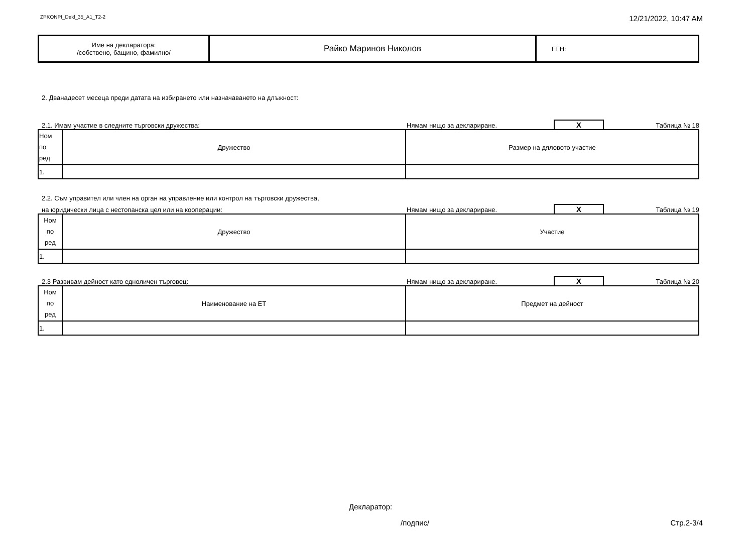ZPKONPI_Dekl_35_A1_T2-2 12/21/2022, 10:47 AM
| Име на декларатора: /собствено, бащино, фамилно/ | Райко Маринов Николов | ЕГН: |
2. Дванадесет месеца преди датата на избирането или назначаването на длъжност:
2.1. Имам участие в следните търговски дружества: Нямам нищо за деклариране. X Таблица № 18
| Ном по ред | Дружество | Размер на дяловото участие |
| 1. | | |
2.2. Съм управител или член на орган на управление или контрол на търговски дружества,
на юридически лица с нестопанска цел или на кооперации: Нямам нищо за деклариране. X Таблица № 19
| Ном по ред | Дружество | Участие |
| 1. | | |
2.3 Развивам дейност като едноличен търговец: Нямам нищо за деклариране. X Таблица № 20
| Ном по ред | Наименование на ЕТ | Предмет на дейност |
| 1. | | |
Декларатор:
/подпис/ Стр.2-3/4